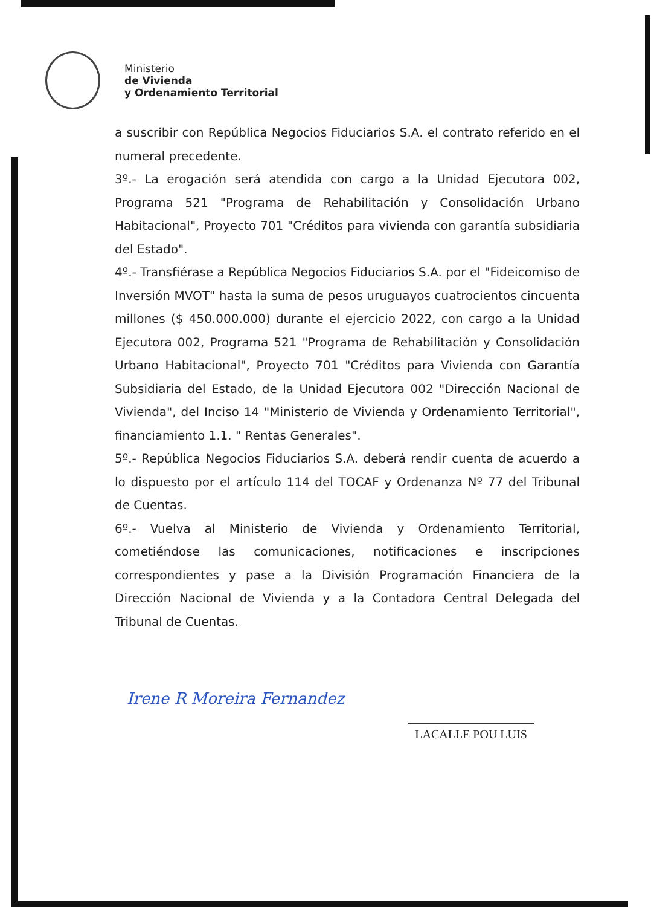Ministerio
de Vivienda
y Ordenamiento Territorial
a suscribir con República Negocios Fiduciarios S.A. el contrato referido en el numeral precedente.
3º.- La erogación será atendida con cargo a la Unidad Ejecutora 002, Programa 521 "Programa de Rehabilitación y Consolidación Urbano Habitacional", Proyecto 701 "Créditos para vivienda con garantía subsidiaria del Estado".
4º.- Transfiérase a República Negocios Fiduciarios S.A. por el "Fideicomiso de Inversión MVOT" hasta la suma de pesos uruguayos cuatrocientos cincuenta millones ($ 450.000.000) durante el ejercicio 2022, con cargo a la Unidad Ejecutora 002, Programa 521 "Programa de Rehabilitación y Consolidación Urbano Habitacional", Proyecto 701 "Créditos para Vivienda con Garantía Subsidiaria del Estado, de la Unidad Ejecutora 002 "Dirección Nacional de Vivienda", del Inciso 14 "Ministerio de Vivienda y Ordenamiento Territorial", financiamiento 1.1. " Rentas Generales".
5º.- República Negocios Fiduciarios S.A. deberá rendir cuenta de acuerdo a lo dispuesto por el artículo 114 del TOCAF y Ordenanza Nº 77 del Tribunal de Cuentas.
6º.- Vuelva al Ministerio de Vivienda y Ordenamiento Territorial, cometiéndose las comunicaciones, notificaciones e inscripciones correspondientes y pase a la División Programación Financiera de la Dirección Nacional de Vivienda y a la Contadora Central Delegada del Tribunal de Cuentas.
Irene R Moreira Fernandez
LACALLE POU LUIS